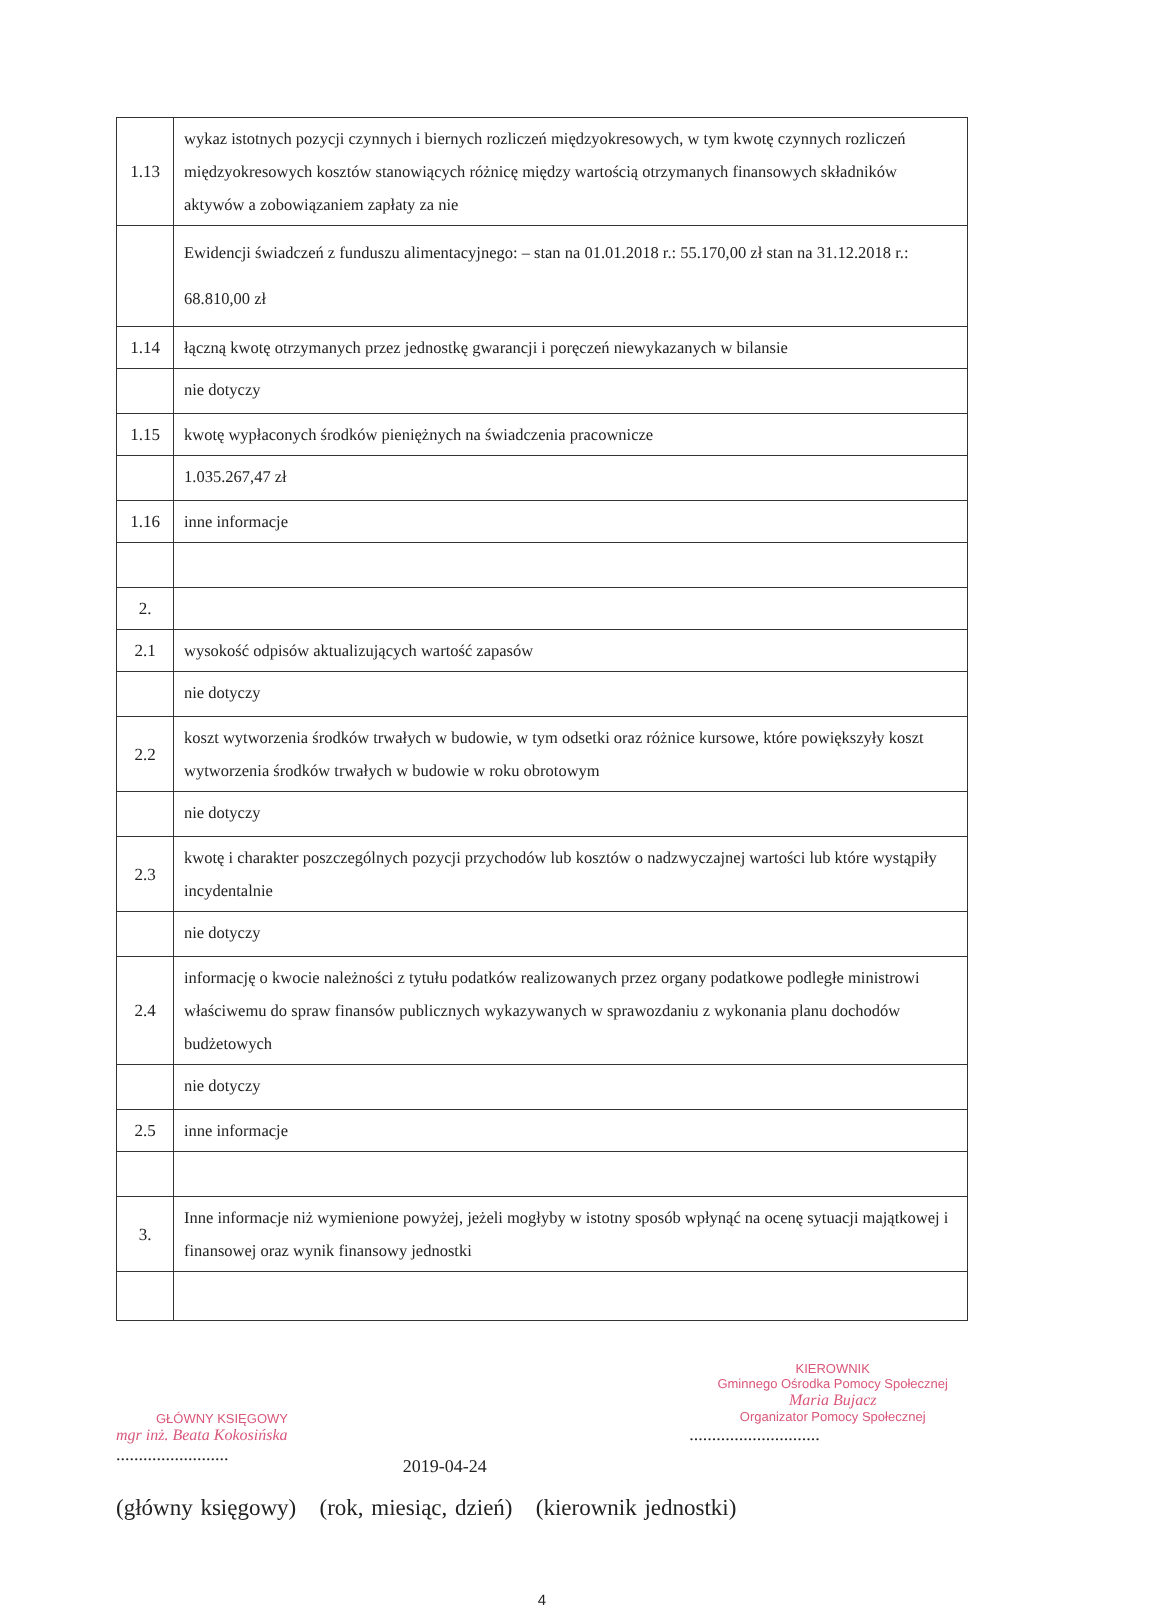| 1.13 | wykaz istotnych pozycji czynnych i biernych rozliczeń międzyokresowych, w tym kwotę czynnych rozliczeń międzyokresowych kosztów stanowiących różnicę między wartością otrzymanych finansowych składników aktywów a zobowiązaniem zapłaty za nie |
| | Ewidencji świadczeń z funduszu alimentacyjnego: – stan na 01.01.2018 r.: 55.170,00 zł stan na 31.12.2018 r.: 68.810,00 zł |
| 1.14 | łączną kwotę otrzymanych przez jednostkę gwarancji i poręczeń niewykazanych w bilansie |
| | nie dotyczy |
| 1.15 | kwotę wypłaconych środków pieniężnych na świadczenia pracownicze |
| | 1.035.267,47 zł |
| 1.16 | inne informacje |
| 2. | |
| 2.1 | wysokość odpisów aktualizujących wartość zapasów |
| | nie dotyczy |
| 2.2 | koszt wytworzenia środków trwałych w budowie, w tym odsetki oraz różnice kursowe, które powiększyły koszt wytworzenia środków trwałych w budowie w roku obrotowym |
| | nie dotyczy |
| 2.3 | kwotę i charakter poszczególnych pozycji przychodów lub kosztów o nadzwyczajnej wartości lub które wystąpiły incydentalnie |
| | nie dotyczy |
| 2.4 | informację o kwocie należności z tytułu podatków realizowanych przez organy podatkowe podległe ministrowi właściwemu do spraw finansów publicznych wykazywanych w sprawozdaniu z wykonania planu dochodów budżetowych |
| | nie dotyczy |
| 2.5 | inne informacje |
| 3. | Inne informacje niż wymienione powyżej, jeżeli mogłyby w istotny sposób wpłynąć na ocenę sytuacji majątkowej i finansowej oraz wynik finansowy jednostki |
GŁÓWNY KSIĘGOWY
mgr inż. Beata Kokosińska
.........................
2019-04-24
KIEROWNIK
Gminnego Ośrodka Pomocy Społecznej
Maria Bujacz
Organizator Pomocy Społecznej
.............................
(główny księgowy) (rok, miesiąc, dzień) (kierownik jednostki)
4